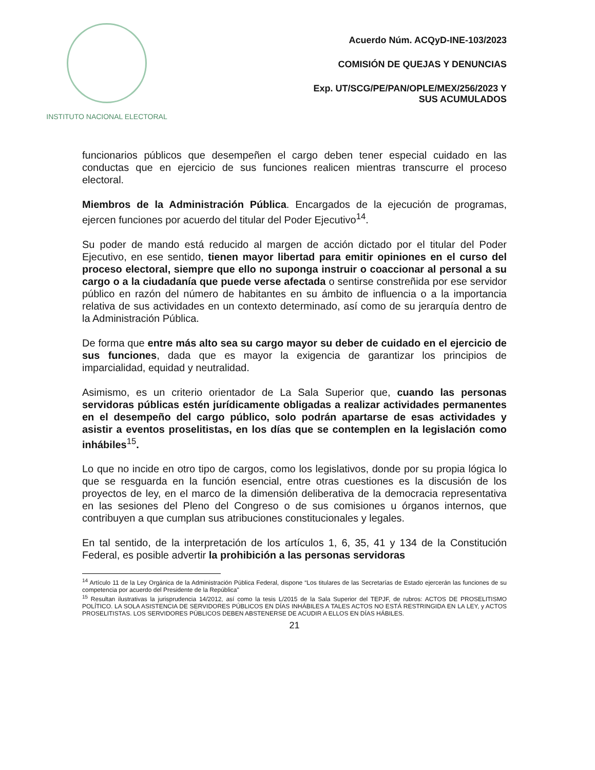INSTITUTO NACIONAL ELECTORAL
Acuerdo Núm. ACQyD-INE-103/2023
COMISIÓN DE QUEJAS Y DENUNCIAS
Exp. UT/SCG/PE/PAN/OPLE/MEX/256/2023 Y
SUS ACUMULADOS
funcionarios públicos que desempeñen el cargo deben tener especial cuidado en las conductas que en ejercicio de sus funciones realicen mientras transcurre el proceso electoral.
Miembros de la Administración Pública. Encargados de la ejecución de programas, ejercen funciones por acuerdo del titular del Poder Ejecutivo<sup>14</sup>.
Su poder de mando está reducido al margen de acción dictado por el titular del Poder Ejecutivo, en ese sentido, tienen mayor libertad para emitir opiniones en el curso del proceso electoral, siempre que ello no suponga instruir o coaccionar al personal a su cargo o a la ciudadanía que puede verse afectada o sentirse constreñida por ese servidor público en razón del número de habitantes en su ámbito de influencia o a la importancia relativa de sus actividades en un contexto determinado, así como de su jerarquía dentro de la Administración Pública.
De forma que entre más alto sea su cargo mayor su deber de cuidado en el ejercicio de sus funciones, dada que es mayor la exigencia de garantizar los principios de imparcialidad, equidad y neutralidad.
Asimismo, es un criterio orientador de La Sala Superior que, cuando las personas servidoras públicas estén jurídicamente obligadas a realizar actividades permanentes en el desempeño del cargo público, solo podrán apartarse de esas actividades y asistir a eventos proselitistas, en los días que se contemplen en la legislación como inhábiles<sup>15</sup>.
Lo que no incide en otro tipo de cargos, como los legislativos, donde por su propia lógica lo que se resguarda en la función esencial, entre otras cuestiones es la discusión de los proyectos de ley, en el marco de la dimensión deliberativa de la democracia representativa en las sesiones del Pleno del Congreso o de sus comisiones u órganos internos, que contribuyen a que cumplan sus atribuciones constitucionales y legales.
En tal sentido, de la interpretación de los artículos 1, 6, 35, 41 y 134 de la Constitución Federal, es posible advertir la prohibición a las personas servidoras
<sup>14</sup> Artículo 11 de la Ley Orgánica de la Administración Pública Federal, dispone “Los titulares de las Secretarías de Estado ejercerán las funciones de su competencia por acuerdo del Presidente de la República"
<sup>15</sup> Resultan ilustrativas la jurisprudencia 14/2012, así como la tesis L/2015 de la Sala Superior del TEPJF, de rubros: ACTOS DE PROSELITISMO POLÍTICO. LA SOLA ASISTENCIA DE SERVIDORES PÚBLICOS EN DÍAS INHÁBILES A TALES ACTOS NO ESTÁ RESTRINGIDA EN LA LEY, y ACTOS PROSELITISTAS. LOS SERVIDORES PÚBLICOS DEBEN ABSTENERSE DE ACUDIR A ELLOS EN DÍAS HÁBILES.
21